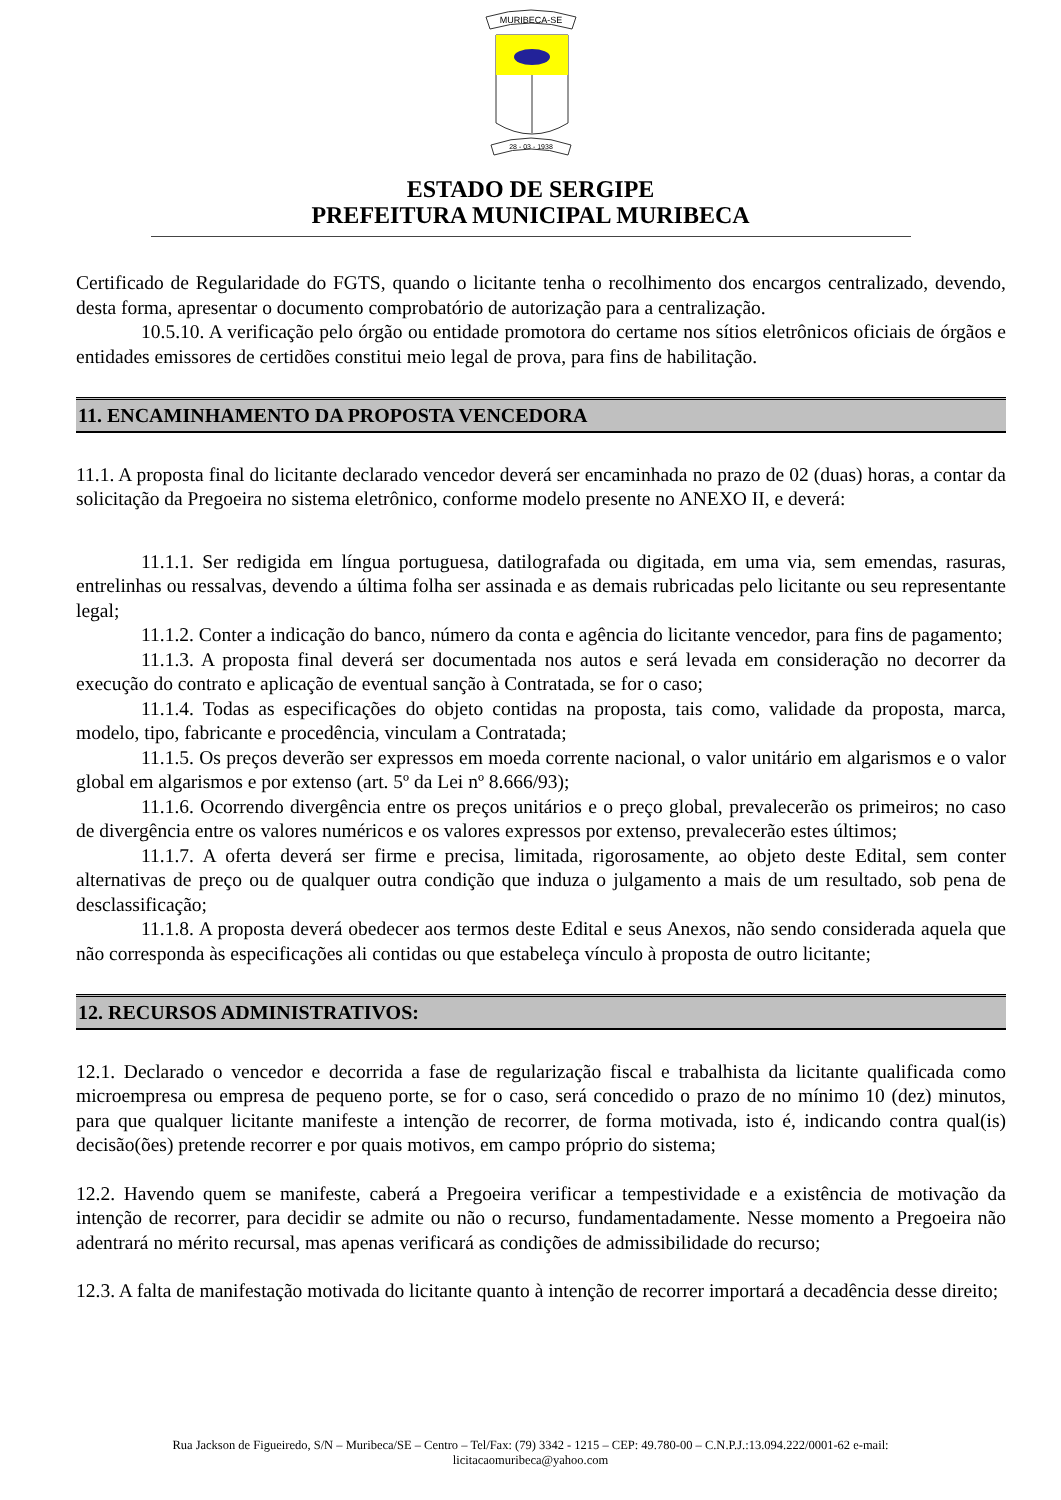MURIBECA-SE
28 - 03 - 1938
ESTADO DE SERGIPE
PREFEITURA MUNICIPAL MURIBECA
Certificado de Regularidade do FGTS, quando o licitante tenha o recolhimento dos encargos centralizado, devendo, desta forma, apresentar o documento comprobatório de autorização para a centralização.
10.5.10. A verificação pelo órgão ou entidade promotora do certame nos sítios eletrônicos oficiais de órgãos e entidades emissores de certidões constitui meio legal de prova, para fins de habilitação.
11. ENCAMINHAMENTO DA PROPOSTA VENCEDORA
11.1. A proposta final do licitante declarado vencedor deverá ser encaminhada no prazo de 02 (duas) horas, a contar da solicitação da Pregoeira no sistema eletrônico, conforme modelo presente no ANEXO II, e deverá:
11.1.1. Ser redigida em língua portuguesa, datilografada ou digitada, em uma via, sem emendas, rasuras, entrelinhas ou ressalvas, devendo a última folha ser assinada e as demais rubricadas pelo licitante ou seu representante legal;
11.1.2. Conter a indicação do banco, número da conta e agência do licitante vencedor, para fins de pagamento;
11.1.3. A proposta final deverá ser documentada nos autos e será levada em consideração no decorrer da execução do contrato e aplicação de eventual sanção à Contratada, se for o caso;
11.1.4. Todas as especificações do objeto contidas na proposta, tais como, validade da proposta, marca, modelo, tipo, fabricante e procedência, vinculam a Contratada;
11.1.5. Os preços deverão ser expressos em moeda corrente nacional, o valor unitário em algarismos e o valor global em algarismos e por extenso (art. 5º da Lei nº 8.666/93);
11.1.6. Ocorrendo divergência entre os preços unitários e o preço global, prevalecerão os primeiros; no caso de divergência entre os valores numéricos e os valores expressos por extenso, prevalecerão estes últimos;
11.1.7. A oferta deverá ser firme e precisa, limitada, rigorosamente, ao objeto deste Edital, sem conter alternativas de preço ou de qualquer outra condição que induza o julgamento a mais de um resultado, sob pena de desclassificação;
11.1.8. A proposta deverá obedecer aos termos deste Edital e seus Anexos, não sendo considerada aquela que não corresponda às especificações ali contidas ou que estabeleça vínculo à proposta de outro licitante;
12. RECURSOS ADMINISTRATIVOS:
12.1. Declarado o vencedor e decorrida a fase de regularização fiscal e trabalhista da licitante qualificada como microempresa ou empresa de pequeno porte, se for o caso, será concedido o prazo de no mínimo 10 (dez) minutos, para que qualquer licitante manifeste a intenção de recorrer, de forma motivada, isto é, indicando contra qual(is) decisão(ões) pretende recorrer e por quais motivos, em campo próprio do sistema;
12.2. Havendo quem se manifeste, caberá a Pregoeira verificar a tempestividade e a existência de motivação da intenção de recorrer, para decidir se admite ou não o recurso, fundamentadamente. Nesse momento a Pregoeira não adentrará no mérito recursal, mas apenas verificará as condições de admissibilidade do recurso;
12.3. A falta de manifestação motivada do licitante quanto à intenção de recorrer importará a decadência desse direito;
Rua Jackson de Figueiredo, S/N – Muribeca/SE – Centro – Tel/Fax: (79) 3342 - 1215 – CEP: 49.780-00 – C.N.P.J.:13.094.222/0001-62 e-mail:
licitacaomuribeca@yahoo.com